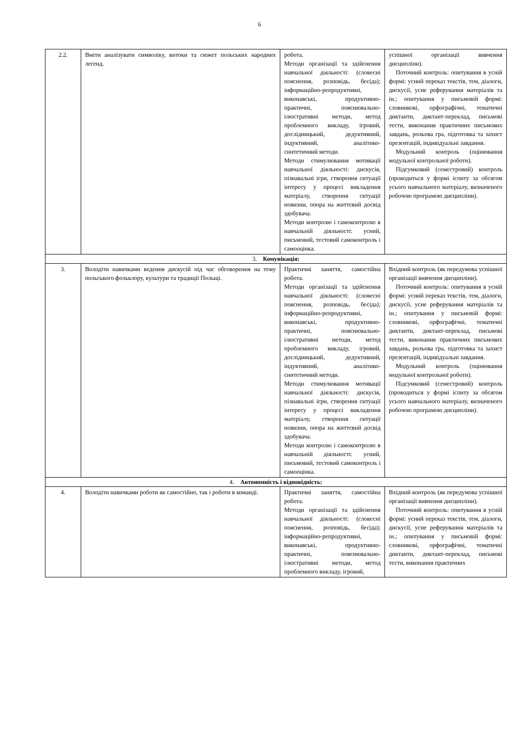6
| 2.2. | Вміти аналізувати символіку, витоки та сюжет польських народних легенд. | робота. Методи організації та здійснення навчальної діяльності: (словесні пояснення, розповідь, бесіда); інформаційно-репродуктивні, виконавські, продуктивно-практичні, пояснювально-ілюстративні методи, метод проблемного викладу, ігровий, дослідницький, дедуктивний, індуктивний, аналітико-синтетичний методи. Методи стимулювання мотивації навчальної діяльності: дискусія, пізнавальні ігри, створення ситуації інтересу у процесі викладення матеріалу, створення ситуації новизни, опора на життєвий досвід здобувача. Методи контролю і самоконтролю в навчальній діяльності: усний, письмовий, тестовий самоконтроль і самооцінка. | успішної організації вивчення дисципліни). Поточний контроль: опитування в усній формі: усний переказ текстів, тем, діалоги, дискусії, усне реферування матеріалів та ін.; опитування у письмовій формі: словникові, орфографічні, тематичні диктанти, диктант-переклад, письмові тести, виконання практичних письмових завдань, рольова гра, підготовка та захист презентацій, індивідуальні завдання. Модульний контроль (оцінювання модульної контрольної роботи). Підсумковий (семестровий) контроль (проводиться у формі іспиту за обсягом усього навчального матеріалу, визначеного робочою програмою дисципліни). |
| 3. Комунікація: | | | |
| 3. | Володіти навичками ведення дискусій під час обговорення на тему польського фольклору, культури та традиції Польщі. | Практичні заняття, самостійна робота. Методи організації та здійснення навчальної діяльності: (словесні пояснення, розповідь, бесіда); інформаційно-репродуктивні, виконавські, продуктивно-практичні, пояснювально-ілюстративні методи, метод проблемного викладу, ігровий, дослідницький, дедуктивний, індуктивний, аналітико-синтетичний методи. Методи стимулювання мотивації навчальної діяльності: дискусія, пізнавальні ігри, створення ситуації інтересу у процесі викладення матеріалу, створення ситуації новизни, опора на життєвий досвід здобувача. Методи контролю і самоконтролю в навчальній діяльності: усний, письмовий, тестовий самоконтроль і самооцінка. | Вхідний контроль (як передумова успішної організації вивчення дисципліни). Поточний контроль: опитування в усній формі: усний переказ текстів, тем, діалоги, дискусії, усне реферування матеріалів та ін.; опитування у письмовій формі: словникові, орфографічні, тематичні диктанти, диктант-переклад, письмові тести, виконання практичних письмових завдань, рольова гра, підготовка та захист презентацій, індивідуальні завдання. Модульний контроль (оцінювання модульної контрольної роботи). Підсумковий (семестровий) контроль (проводиться у формі іспиту за обсягом усього навчального матеріалу, визначеного робочою програмою дисципліни). |
| 4. Автономність і відповідність: | | | |
| 4. | Володіти навичками роботи як самостійно, так і роботи в команді. | Практичні заняття, самостійна робота. Методи організації та здійснення навчальної діяльності: (словесні пояснення, розповідь, бесіда); інформаційно-репродуктивні, виконавські, продуктивно-практичні, пояснювально-ілюстративні методи, метод проблемного викладу, ігровий, | Вхідний контроль (як передумова успішної організації вивчення дисципліни). Поточний контроль: опитування в усній формі: усний переказ текстів, тем, діалоги, дискусії, усне реферування матеріалів та ін.; опитування у письмовій формі: словникові, орфографічні, тематичні диктанти, диктант-переклад, письмові тести, виконання практичних |